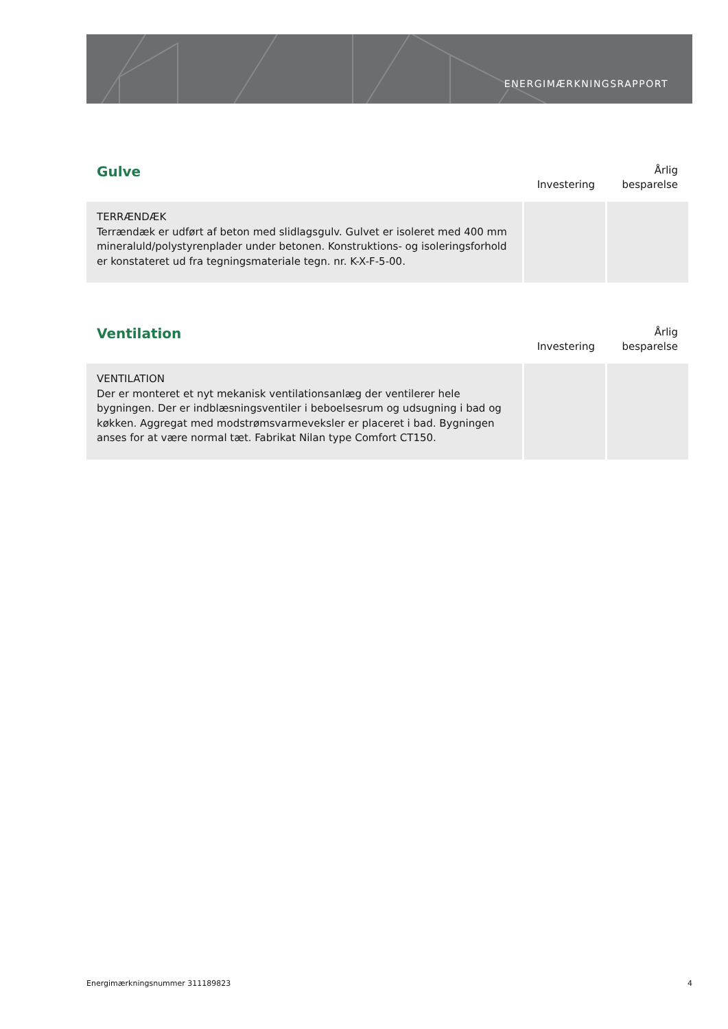ENERGIMÆRKNINGSRAPPORT
| Gulve | Investering | Årlig besparelse |
| --- | --- | --- |
| TERRÆNDÆK Terrændæk er udført af beton med slidlagsgulv. Gulvet er isoleret med 400 mm mineraluld/polystyrenplader under betonen. Konstruktions- og isoleringsforhold er konstateret ud fra tegningsmateriale tegn. nr. K-X-F-5-00. | | |
| Ventilation | Investering | Årlig besparelse |
| --- | --- | --- |
| VENTILATION Der er monteret et nyt mekanisk ventilationsanlæg der ventilerer hele bygningen. Der er indblæsningsventiler i beboelsesrum og udsugning i bad og køkken. Aggregat med modstrømsvarmeveksler er placeret i bad. Bygningen anses for at være normal tæt. Fabrikat Nilan type Comfort CT150. | | |
Energimærkningsnummer 311189823 4